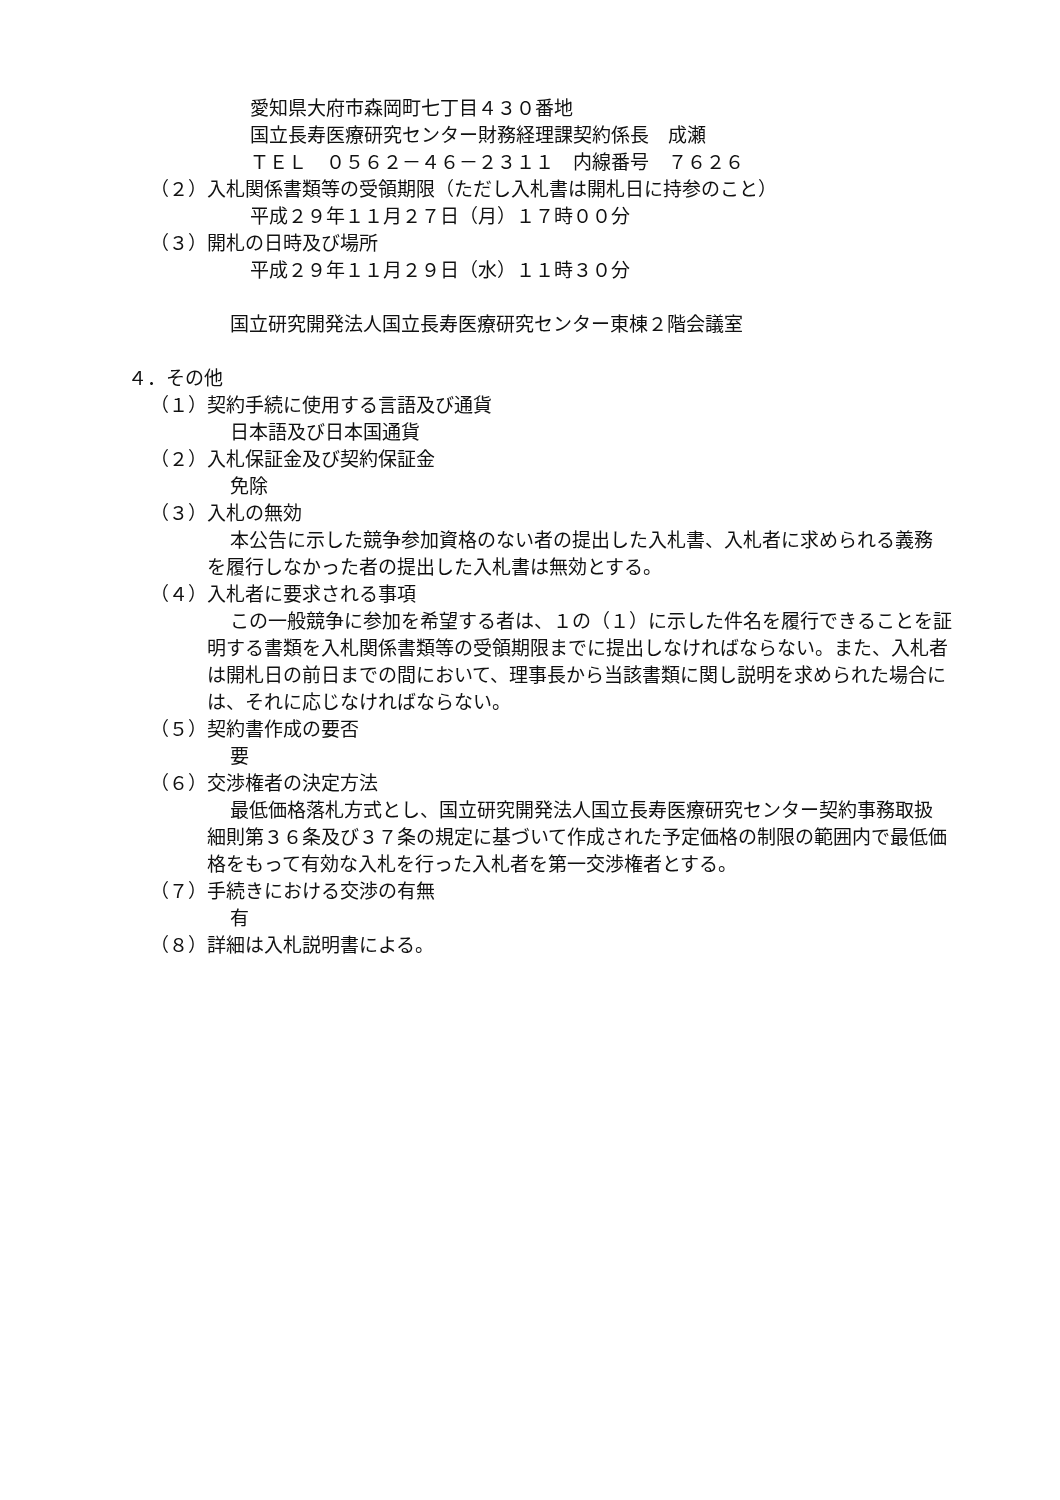愛知県大府市森岡町七丁目４３０番地
国立長寿医療研究センター財務経理課契約係長　成瀬
ＴＥＬ　０５６２－４６－２３１１　内線番号　７６２６
（２）入札関係書類等の受領期限（ただし入札書は開札日に持参のこと）
平成２９年１１月２７日（月）１７時００分
（３）開札の日時及び場所
平成２９年１１月２９日（水）１１時３０分
国立研究開発法人国立長寿医療研究センター東棟２階会議室
４．その他
（１）契約手続に使用する言語及び通貨
日本語及び日本国通貨
（２）入札保証金及び契約保証金
免除
（３）入札の無効
本公告に示した競争参加資格のない者の提出した入札書、入札者に求められる義務を履行しなかった者の提出した入札書は無効とする。
（４）入札者に要求される事項
この一般競争に参加を希望する者は、１の（１）に示した件名を履行できることを証明する書類を入札関係書類等の受領期限までに提出しなければならない。また、入札者は開札日の前日までの間において、理事長から当該書類に関し説明を求められた場合には、それに応じなければならない。
（５）契約書作成の要否
要
（６）交渉権者の決定方法
最低価格落札方式とし、国立研究開発法人国立長寿医療研究センター契約事務取扱細則第３６条及び３７条の規定に基づいて作成された予定価格の制限の範囲内で最低価格をもって有効な入札を行った入札者を第一交渉権者とする。
（７）手続きにおける交渉の有無
有
（８）詳細は入札説明書による。